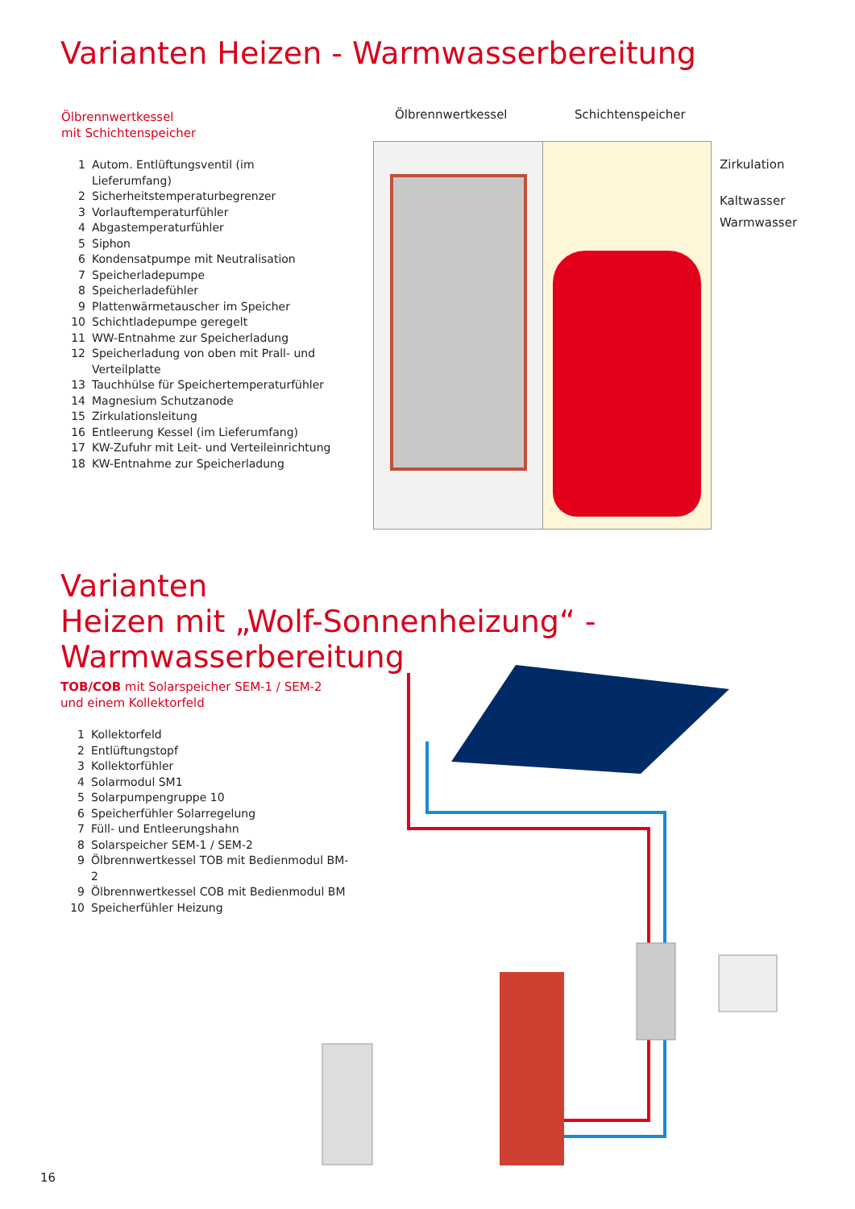Varianten Heizen - Warmwasserbereitung
Ölbrennwertkessel
mit Schichtenspeicher
1 Autom. Entlüftungsventil (im Lieferumfang)
2 Sicherheitstemperaturbegrenzer
3 Vorlauftemperaturfühler
4 Abgastemperaturfühler
5 Siphon
6 Kondensatpumpe mit Neutralisation
7 Speicherladepumpe
8 Speicherladefühler
9 Plattenwärmetauscher im Speicher
10 Schichtladepumpe geregelt
11 WW-Entnahme zur Speicherladung
12 Speicherladung von oben mit Prall- und
Verteilplatte
13 Tauchhülse für Speichertemperaturfühler
14 Magnesium Schutzanode
15 Zirkulationsleitung
16 Entleerung Kessel (im Lieferumfang)
17 KW-Zufuhr mit Leit- und Verteileinrichtung
18 KW-Entnahme zur Speicherladung
Ölbrennwertkessel Schichtenspeicher
Zirkulation
Kaltwasser
Warmwasser
Varianten
Heizen mit „Wolf-Sonnenheizung“ - Warmwasserbereitung
TOB/COB mit Solarspeicher SEM-1 / SEM-2
und einem Kollektorfeld
1 Kollektorfeld
2 Entlüftungstopf
3 Kollektorfühler
4 Solarmodul SM1
5 Solarpumpengruppe 10
6 Speicherfühler Solarregelung
7 Füll- und Entleerungshahn
8 Solarspeicher SEM-1 / SEM-2
9 Ölbrennwertkessel TOB mit Bedienmodul BM-2
9 Ölbrennwertkessel COB mit Bedienmodul BM
10 Speicherfühler Heizung
16